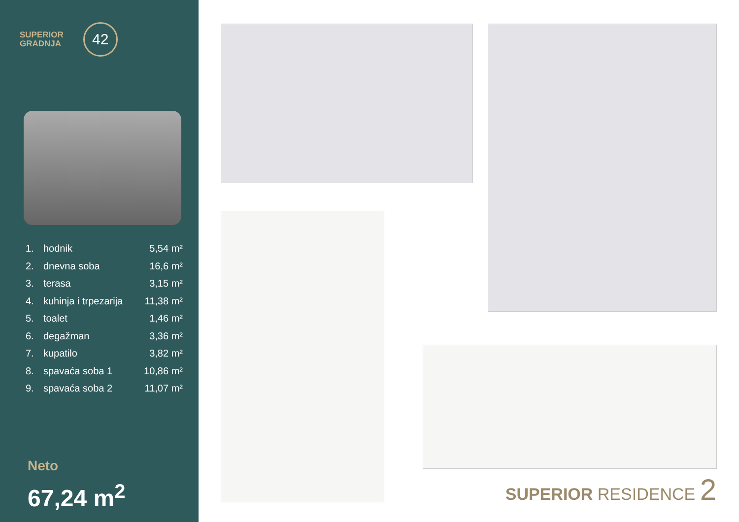SUPERIOR
GRADNJA
42
1. hodnik 5,54 m²
2. dnevna soba 16,6 m²
3. terasa 3,15 m²
4. kuhinja i trpezarija 11,38 m²
5. toalet 1,46 m²
6. degažman 3,36 m²
7. kupatilo 3,82 m²
8. spavaća soba 1 10,86 m²
9. spavaća soba 2 11,07 m²
Neto
67,24 m<sup>2</sup>
SUPERIOR RESIDENCE 2